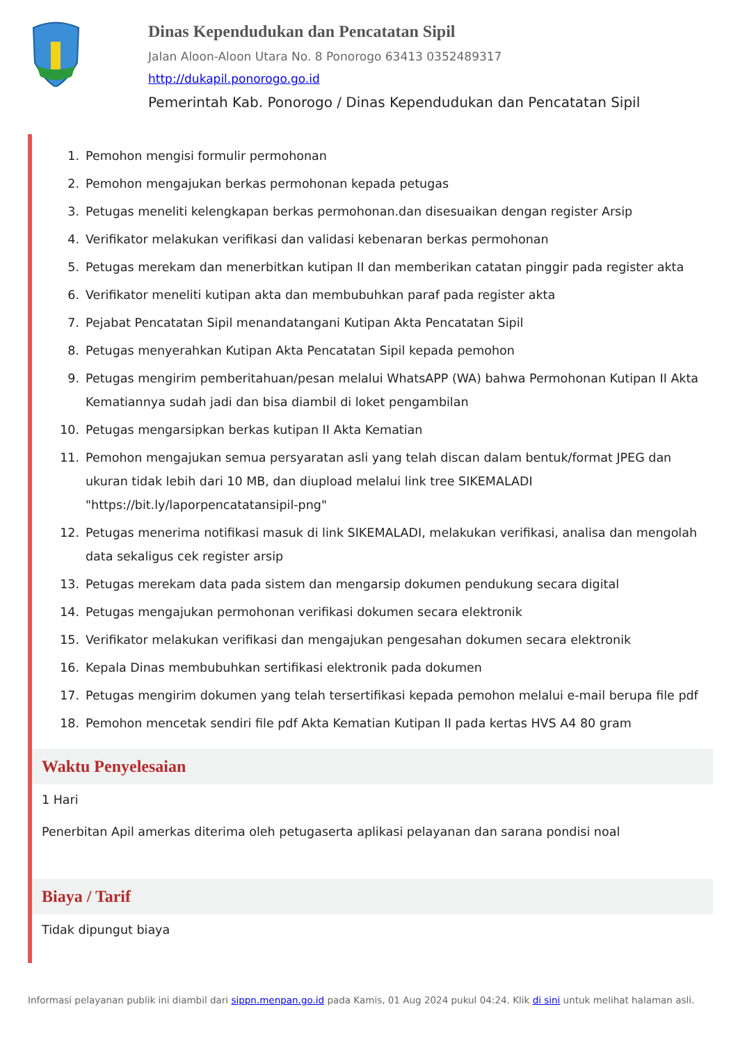Dinas Kependudukan dan Pencatatan Sipil
Jalan Aloon-Aloon Utara No. 8 Ponorogo 63413 0352489317
http://dukapil.ponorogo.go.id
Pemerintah Kab. Ponorogo / Dinas Kependudukan dan Pencatatan Sipil
1. Pemohon mengisi formulir permohonan
2. Pemohon mengajukan berkas permohonan kepada petugas
3. Petugas meneliti kelengkapan berkas permohonan.dan disesuaikan dengan register Arsip
4. Verifikator melakukan verifikasi dan validasi kebenaran berkas permohonan
5. Petugas merekam dan menerbitkan kutipan II dan memberikan catatan pinggir pada register akta
6. Verifikator meneliti kutipan akta dan membubuhkan paraf pada register akta
7. Pejabat Pencatatan Sipil menandatangani Kutipan Akta Pencatatan Sipil
8. Petugas menyerahkan Kutipan Akta Pencatatan Sipil kepada pemohon
9. Petugas mengirim pemberitahuan/pesan melalui WhatsAPP (WA) bahwa Permohonan Kutipan II Akta Kematiannya sudah jadi dan bisa diambil di loket pengambilan
10. Petugas mengarsipkan berkas kutipan II Akta Kematian
11. Pemohon mengajukan semua persyaratan asli yang telah discan dalam bentuk/format JPEG dan ukuran tidak lebih dari 10 MB, dan diupload melalui link tree SIKEMALADI "https://bit.ly/laporpencatatansipil-png"
12. Petugas menerima notifikasi masuk di link SIKEMALADI, melakukan verifikasi, analisa dan mengolah data sekaligus cek register arsip
13. Petugas merekam data pada sistem dan mengarsip dokumen pendukung secara digital
14. Petugas mengajukan permohonan verifikasi dokumen secara elektronik
15. Verifikator melakukan verifikasi dan mengajukan pengesahan dokumen secara elektronik
16. Kepala Dinas membubuhkan sertifikasi elektronik pada dokumen
17. Petugas mengirim dokumen yang telah tersertifikasi kepada pemohon melalui e-mail berupa file pdf
18. Pemohon mencetak sendiri file pdf Akta Kematian Kutipan II pada kertas HVS A4 80 gram
Waktu Penyelesaian
1 Hari
Penerbitan Apil amerkas diterima oleh petugaserta aplikasi pelayanan dan sarana pondisi noal
Biaya / Tarif
Tidak dipungut biaya
Informasi pelayanan publik ini diambil dari sippn.menpan.go.id pada Kamis, 01 Aug 2024 pukul 04:24. Klik di sini untuk melihat halaman asli.